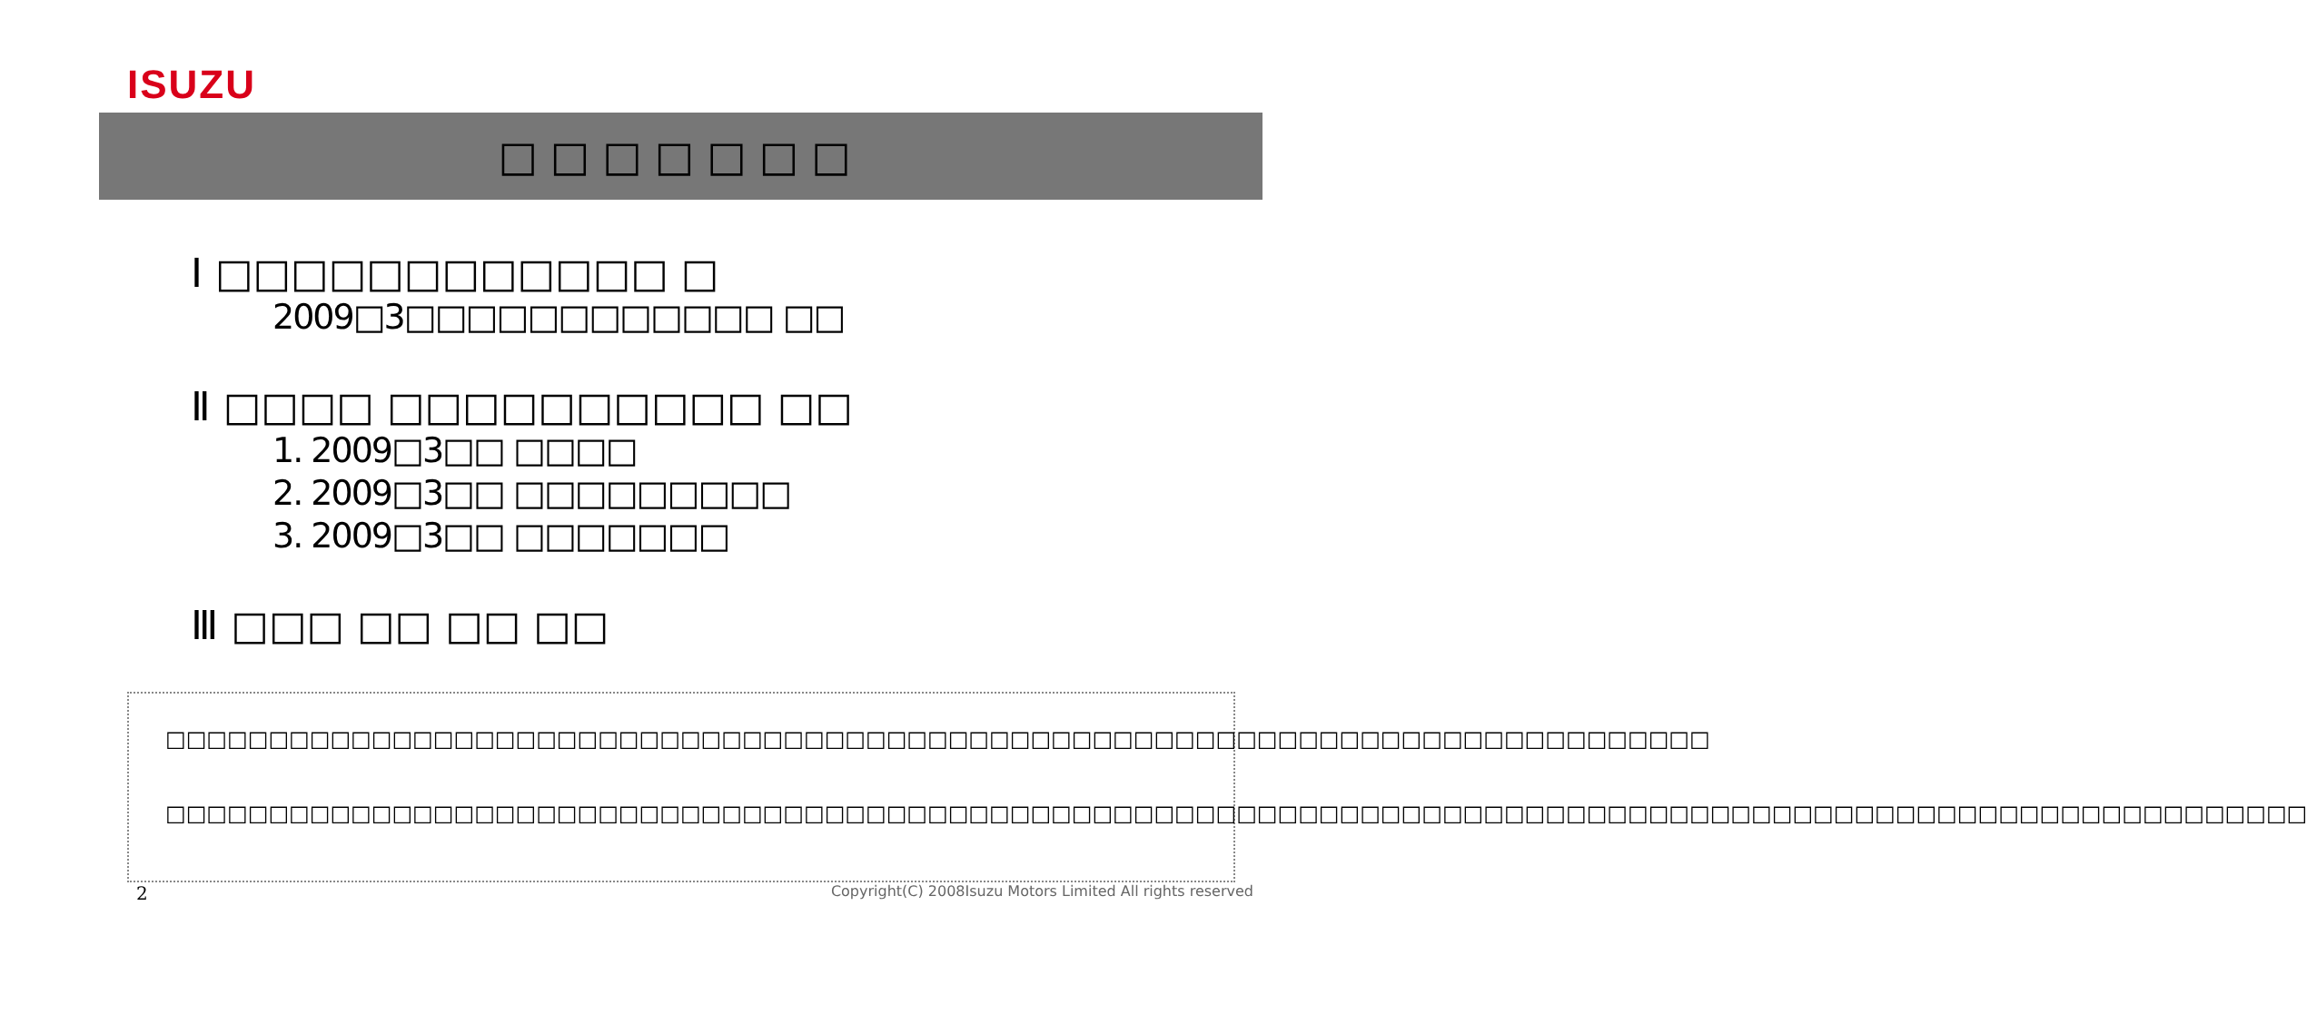ISUZU
□□□□□□□
Ⅰ □□□□□□□□□□□□ □
2009□3□□□□□□□□□□□□ □□
Ⅱ □□□□ □□□□□□□□□□ □□
1. 2009□3□□ □□□□
2. 2009□3□□ □□□□□□□□□
3. 2009□3□□ □□□□□□□
Ⅲ □□□ □□ □□ □□
　□□□□□□□□□□□□□□□□□□□□□□□□□□□□□□□□□□□□□□□□□□□□□□□□□□□□□□□□□□□□□□□□□□□□□□□□□□□
　□□□□□□□□□□□□□□□□□□□□□□□□□□□□□□□□□□□□□□□□□□□□□□□□□□□□□□□□□□□□□□□□□□□□□□□□□□□□□□□□□□□□□□□□□□□□□□□□□□□□□□□□
2 Copyright(C) 2008Isuzu Motors Limited All rights reserved